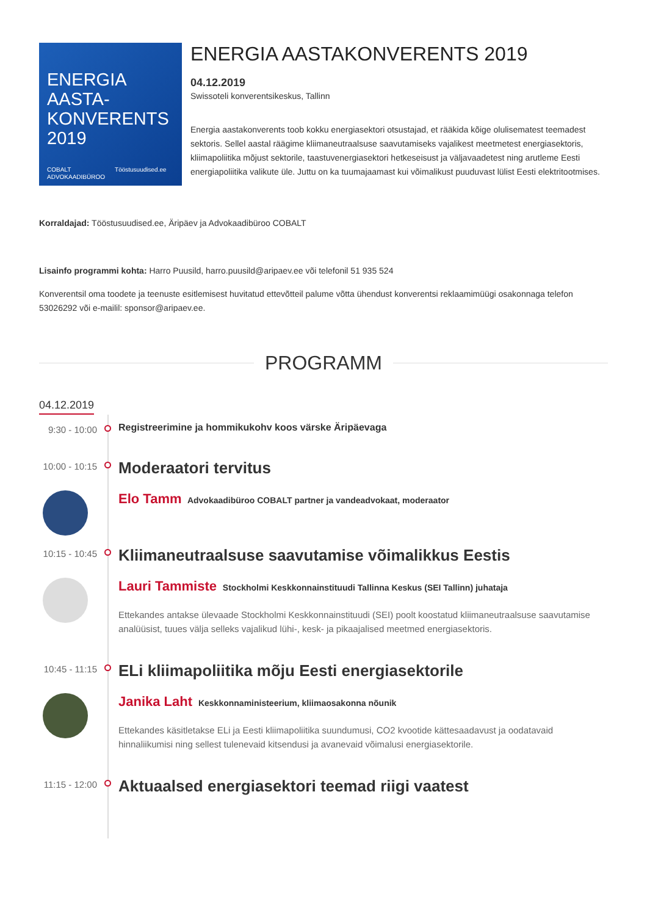ENERGIA
AASTA-
KONVERENTS
2019
COBALT
ADVOKAADIBÜROO Tööstusuudised.ee
ENERGIA AASTAKONVERENTS 2019
04.12.2019
Swissoteli konverentsikeskus, Tallinn
Energia aastakonverents toob kokku energiasektori otsustajad, et rääkida kõige olulisematest teemadest sektoris. Sellel aastal räägime kliimaneutraalsuse saavutamiseks vajalikest meetmetest energiasektoris, kliimapoliitika mõjust sektorile, taastuvenergiasektori hetkeseisust ja väljavaadetest ning arutleme Eesti energiapoliitika valikute üle. Juttu on ka tuumajaamast kui võimalikust puuduvast lülist Eesti elektritootmises.
Korraldajad: Tööstusuudised.ee, Äripäev ja Advokaadibüroo COBALT
Lisainfo programmi kohta: Harro Puusild, harro.puusild@aripaev.ee või telefonil 51 935 524
Konverentsil oma toodete ja teenuste esitlemisest huvitatud ettevõtteil palume võtta ühendust konverentsi reklaamimüügi osakonnaga telefon 53026292 või e-mailil: sponsor@aripaev.ee.
PROGRAMM
04.12.2019
9:30 - 10:00
Registreerimine ja hommikukohv koos värske Äripäevaga
10:00 - 10:15
Moderaatori tervitus
Elo Tamm Advokaadibüroo COBALT partner ja vandeadvokaat, moderaator
10:15 - 10:45
Kliimaneutraalsuse saavutamise võimalikkus Eestis
Lauri Tammiste Stockholmi Keskkonnainstituudi Tallinna Keskus (SEI Tallinn) juhataja
Ettekandes antakse ülevaade Stockholmi Keskkonnainstituudi (SEI) poolt koostatud kliimaneutraalsuse saavutamise analüüsist, tuues välja selleks vajalikud lühi-, kesk- ja pikaajalised meetmed energiasektoris.
10:45 - 11:15
ELi kliimapoliitika mõju Eesti energiasektorile
Janika Laht Keskkonnaministeerium, kliimaosakonna nõunik
Ettekandes käsitletakse ELi ja Eesti kliimapoliitika suundumusi, CO2 kvootide kättesaadavust ja oodatavaid hinnaliikumisi ning sellest tulenevaid kitsendusi ja avanevaid võimalusi energiasektorile.
11:15 - 12:00
Aktuaalsed energiasektori teemad riigi vaatest